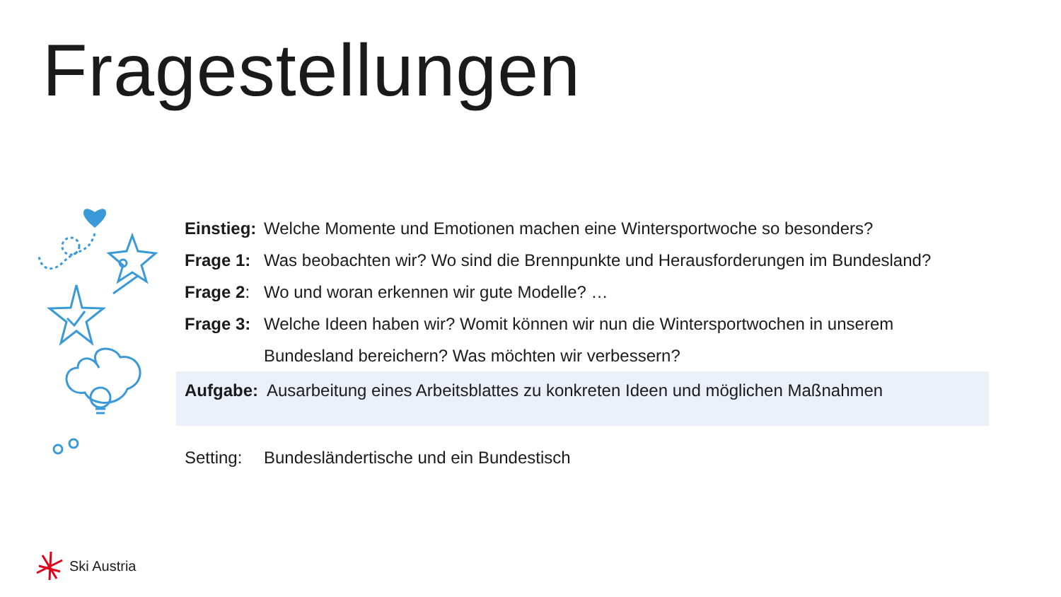Fragestellungen
Einstieg: Welche Momente und Emotionen machen eine Wintersportwoche so besonders?
Frage 1: Was beobachten wir? Wo sind die Brennpunkte und Herausforderungen im Bundesland?
Frage 2: Wo und woran erkennen wir gute Modelle? …
Frage 3: Welche Ideen haben wir? Womit können wir nun die Wintersportwochen in unserem Bundesland bereichern? Was möchten wir verbessern?
Aufgabe: Ausarbeitung eines Arbeitsblattes zu konkreten Ideen und möglichen Maßnahmen
Setting: Bundesländertische und ein Bundestisch
Ski Austria